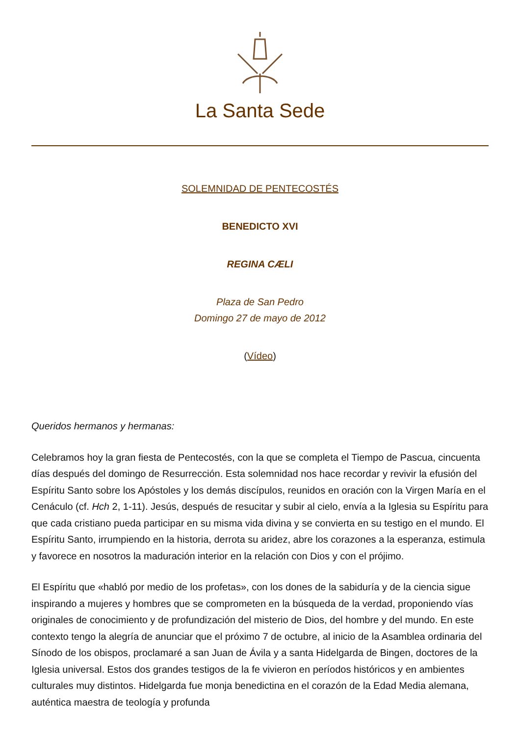La Santa Sede
SOLEMNIDAD DE PENTECOSTÉS
BENEDICTO XVI
REGINA CÆLI
Plaza de San Pedro
Domingo 27 de mayo de 2012
(Vídeo)
Queridos hermanos y hermanas:
Celebramos hoy la gran fiesta de Pentecostés, con la que se completa el Tiempo de Pascua, cincuenta días después del domingo de Resurrección. Esta solemnidad nos hace recordar y revivir la efusión del Espíritu Santo sobre los Apóstoles y los demás discípulos, reunidos en oración con la Virgen María en el Cenáculo (cf. Hch 2, 1-11). Jesús, después de resucitar y subir al cielo, envía a la Iglesia su Espíritu para que cada cristiano pueda participar en su misma vida divina y se convierta en su testigo en el mundo. El Espíritu Santo, irrumpiendo en la historia, derrota su aridez, abre los corazones a la esperanza, estimula y favorece en nosotros la maduración interior en la relación con Dios y con el prójimo.
El Espíritu que «habló por medio de los profetas», con los dones de la sabiduría y de la ciencia sigue inspirando a mujeres y hombres que se comprometen en la búsqueda de la verdad, proponiendo vías originales de conocimiento y de profundización del misterio de Dios, del hombre y del mundo. En este contexto tengo la alegría de anunciar que el próximo 7 de octubre, al inicio de la Asamblea ordinaria del Sínodo de los obispos, proclamaré a san Juan de Ávila y a santa Hidelgarda de Bingen, doctores de la Iglesia universal. Estos dos grandes testigos de la fe vivieron en períodos históricos y en ambientes culturales muy distintos. Hidelgarda fue monja benedictina en el corazón de la Edad Media alemana, auténtica maestra de teología y profunda